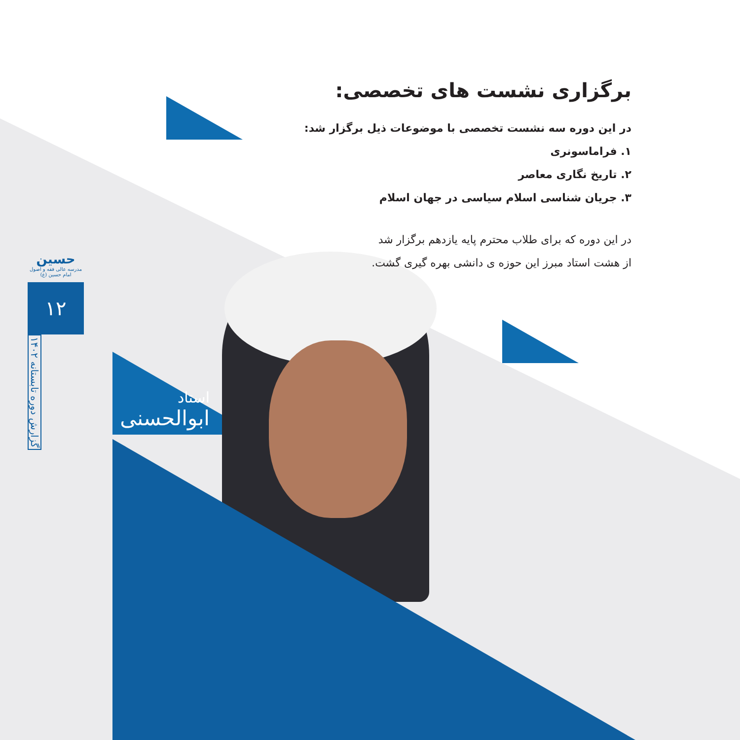برگزاری نشست های تخصصی:
در این دوره سه نشست تخصصی با موضوعات ذیل برگزار شد:
۱. فراماسونری
۲. تاریخ نگاری معاصر
۳. جریان شناسی اسلام سیاسی در جهان اسلام
در این دوره که برای طلاب محترم پایه یازدهم برگزار شد
از هشت استاد مبرز این حوزه ی دانشی بهره گیری گشت.
استاد
ابوالحسنی
حسین
مدرسه عالی فقه و اصول امام حسین (ع)
۱۲
گزارش دوره تابستانه ۱۴۰۲